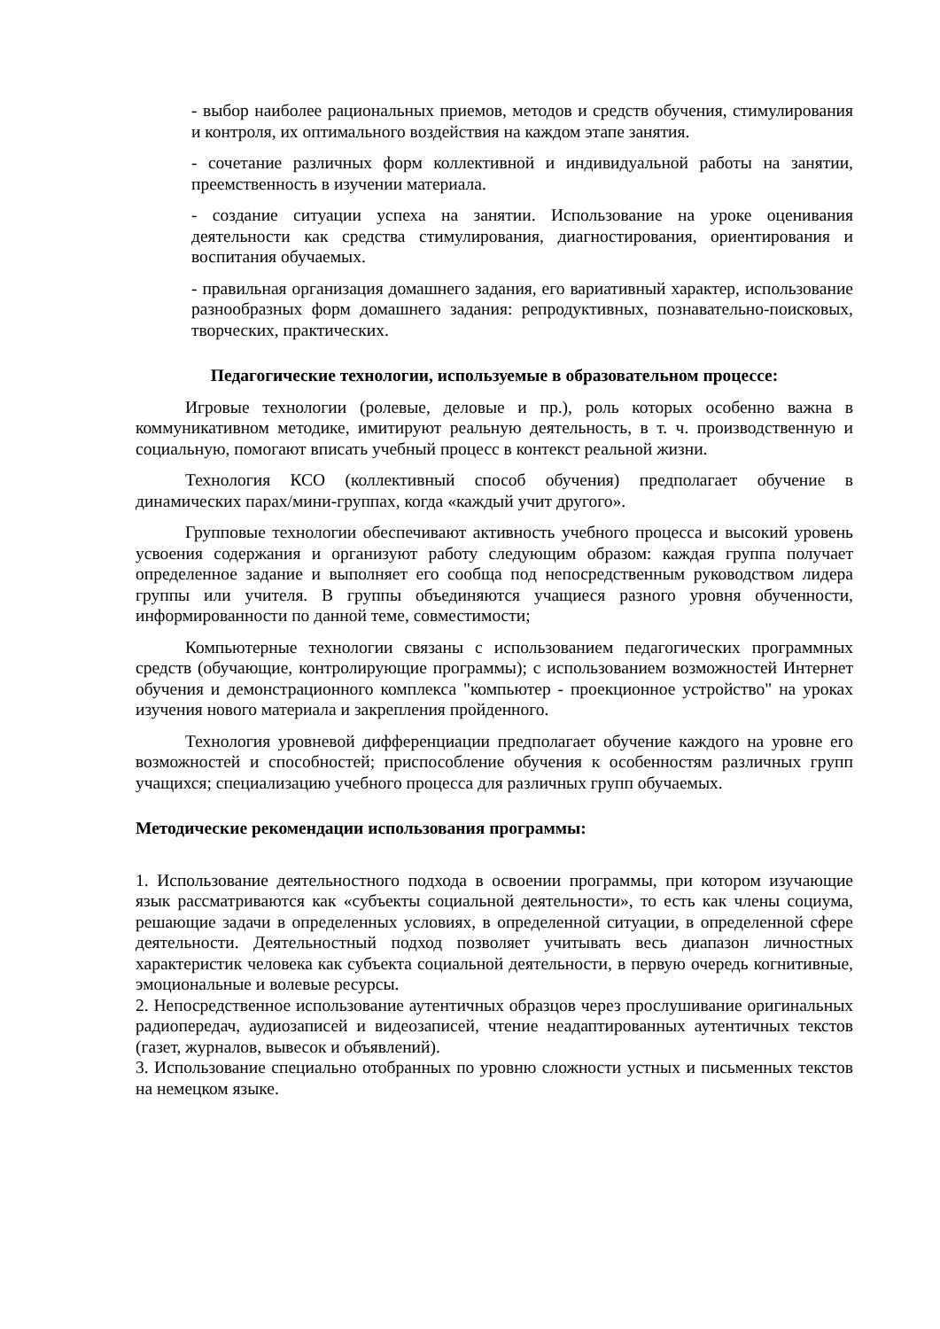- выбор наиболее рациональных приемов, методов и средств обучения, стимулирования и контроля, их оптимального воздействия на каждом этапе занятия.
- сочетание различных форм коллективной и индивидуальной работы на занятии, преемственность в изучении материала.
- создание ситуации успеха на занятии. Использование на уроке оценивания деятельности как средства стимулирования, диагностирования, ориентирования и воспитания обучаемых.
- правильная организация домашнего задания, его вариативный характер, использование разнообразных форм домашнего задания: репродуктивных, познавательно-поисковых, творческих, практических.
Педагогические технологии, используемые в образовательном процессе:
Игровые технологии (ролевые, деловые и пр.), роль которых особенно важна в коммуникативном методике, имитируют реальную деятельность, в т. ч. производственную и социальную, помогают вписать учебный процесс в контекст реальной жизни.
Технология КСО (коллективный способ обучения) предполагает обучение в динамических парах/мини-группах, когда «каждый учит другого».
Групповые технологии обеспечивают активность учебного процесса и высокий уровень усвоения содержания и организуют работу следующим образом: каждая группа получает определенное задание и выполняет его сообща под непосредственным руководством лидера группы или учителя. В группы объединяются учащиеся разного уровня обученности, информированности по данной теме, совместимости;
Компьютерные технологии связаны с использованием педагогических программных средств (обучающие, контролирующие программы); с использованием возможностей Интернет обучения и демонстрационного комплекса "компьютер - проекционное устройство" на уроках изучения нового материала и закрепления пройденного.
Технология уровневой дифференциации предполагает обучение каждого на уровне его возможностей и способностей; приспособление обучения к особенностям различных групп учащихся; специализацию учебного процесса для различных групп обучаемых.
Методические рекомендации использования программы:
1. Использование деятельностного подхода в освоении программы, при котором изучающие язык рассматриваются как «субъекты социальной деятельности», то есть как члены социума, решающие задачи в определенных условиях, в определенной ситуации, в определенной сфере деятельности. Деятельностный подход позволяет учитывать весь диапазон личностных характеристик человека как субъекта социальной деятельности, в первую очередь когнитивные, эмоциональные и волевые ресурсы.
2. Непосредственное использование аутентичных образцов через прослушивание оригинальных радиопередач, аудиозаписей и видеозаписей, чтение неадаптированных аутентичных текстов (газет, журналов, вывесок и объявлений).
3. Использование специально отобранных по уровню сложности устных и письменных текстов на немецком языке.